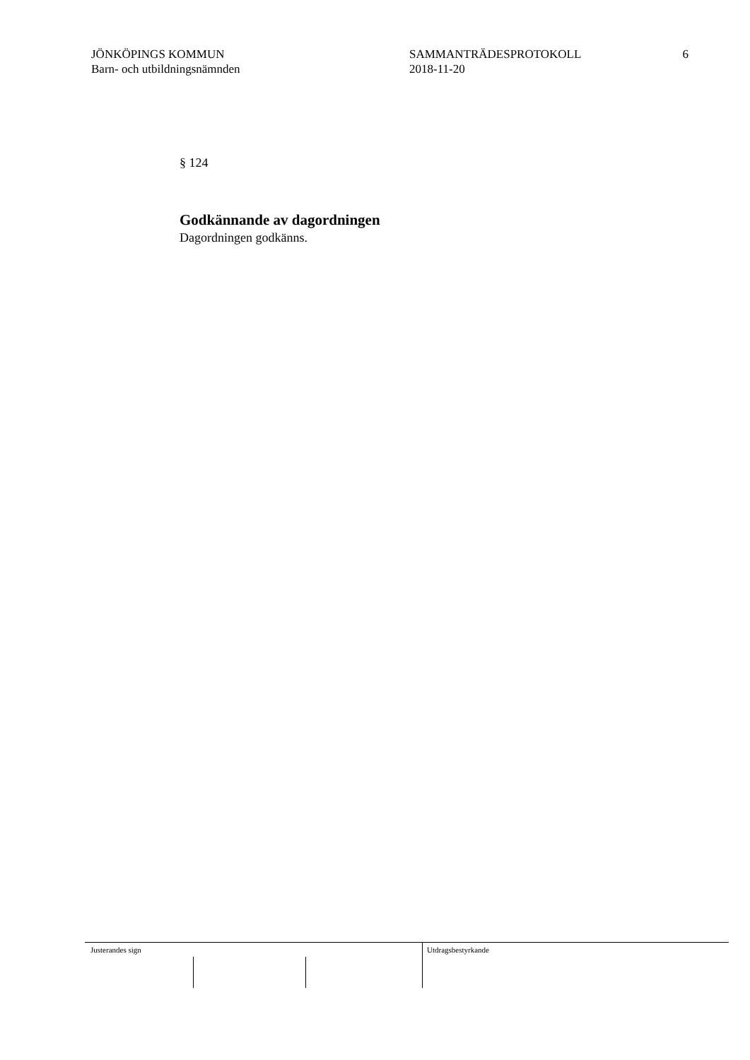JÖNKÖPINGS KOMMUN
Barn- och utbildningsnämnden
SAMMANTRÄDESPROTOKOLL
2018-11-20
6
§ 124
Godkännande av dagordningen
Dagordningen godkänns.
Justerandes sign Utdragsbestyrkande